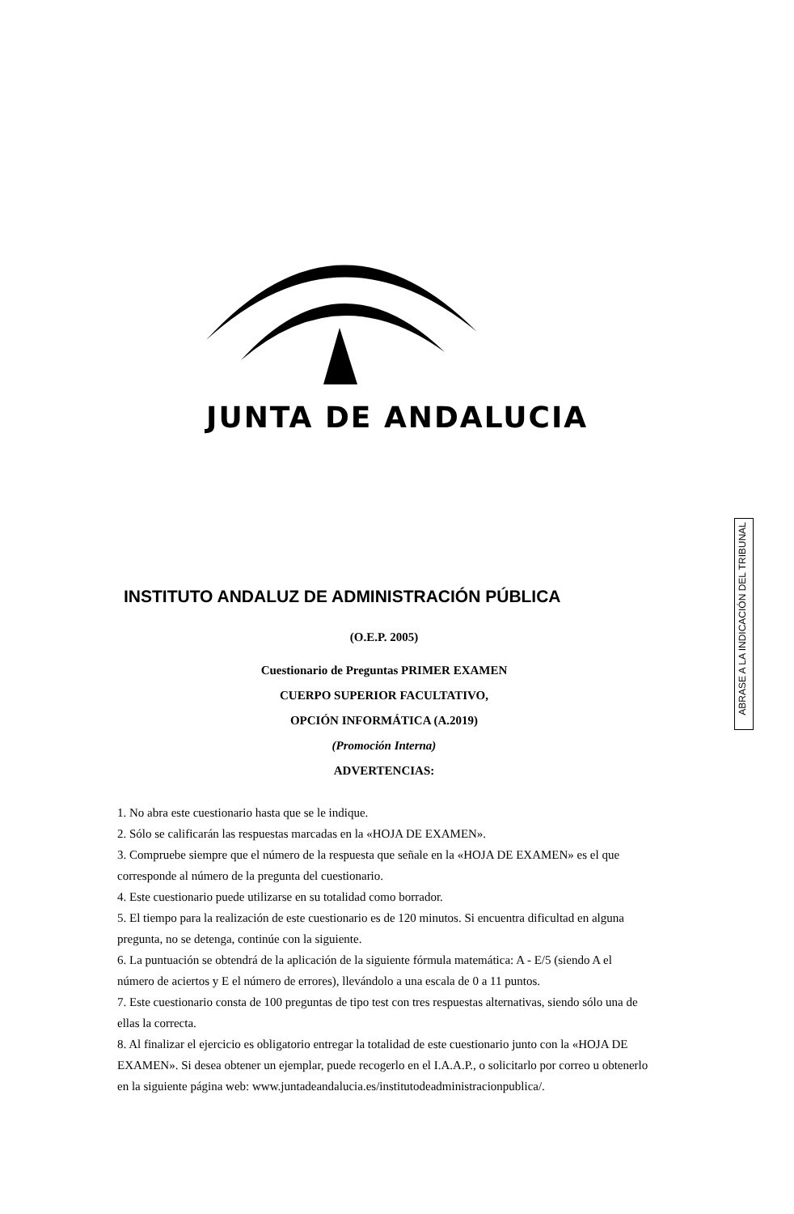JUNTA DE ANDALUCIA
ABRASE A LA INDICACIÓN DEL TRIBUNAL
INSTITUTO ANDALUZ DE ADMINISTRACIÓN PÚBLICA
(O.E.P. 2005)
Cuestionario de Preguntas PRIMER EXAMEN
CUERPO SUPERIOR FACULTATIVO,
OPCIÓN INFORMÁTICA (A.2019)
(Promoción Interna)
ADVERTENCIAS:
1. No abra este cuestionario hasta que se le indique.
2. Sólo se calificarán las respuestas marcadas en la «HOJA DE EXAMEN».
3. Compruebe siempre que el número de la respuesta que señale en la «HOJA DE EXAMEN» es el que corresponde al número de la pregunta del cuestionario.
4. Este cuestionario puede utilizarse en su totalidad como borrador.
5. El tiempo para la realización de este cuestionario es de 120 minutos. Si encuentra dificultad en alguna pregunta, no se detenga, continúe con la siguiente.
6. La puntuación se obtendrá de la aplicación de la siguiente fórmula matemática: A - E/5 (siendo A el número de aciertos y E el número de errores), llevándolo a una escala de 0 a 11 puntos.
7. Este cuestionario consta de 100 preguntas de tipo test con tres respuestas alternativas, siendo sólo una de ellas la correcta.
8. Al finalizar el ejercicio es obligatorio entregar la totalidad de este cuestionario junto con la «HOJA DE EXAMEN». Si desea obtener un ejemplar, puede recogerlo en el I.A.A.P., o solicitarlo por correo u obtenerlo en la siguiente página web: www.juntadeandalucia.es/institutodeadministracionpublica/.